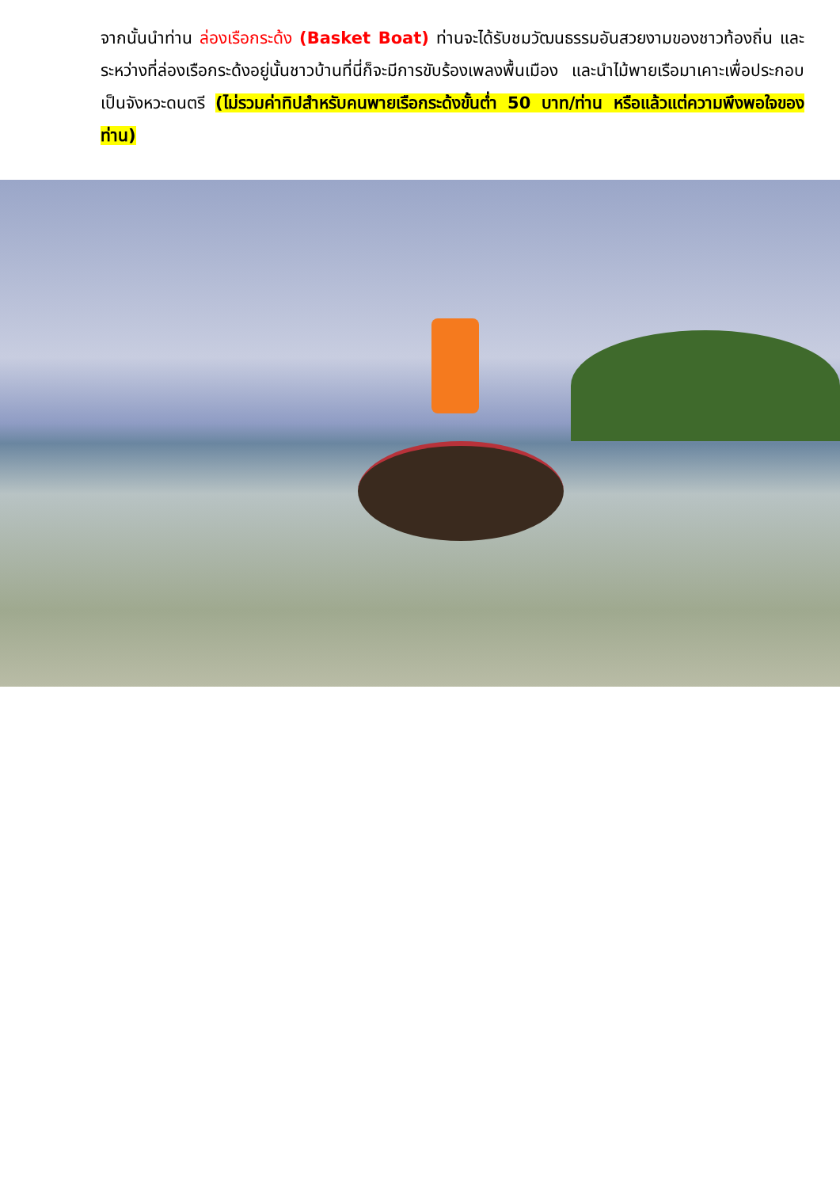จากนั้นนำท่าน ล่องเรือกระด้ง (Basket Boat) ท่านจะได้รับชมวัฒนธรรมอันสวยงามของชาวท้องถิ่น และระหว่างที่ล่องเรือกระด้งอยู่นั้นชาวบ้านที่นี่ก็จะมีการขับร้องเพลงพื้นเมือง และนำไม้พายเรือมาเคาะเพื่อประกอบเป็นจังหวะดนตรี (ไม่รวมค่าทิปสำหรับคนพายเรือกระด้งขั้นต่ำ 50 บาท/ท่าน หรือแล้วแต่ความพึงพอใจของท่าน)